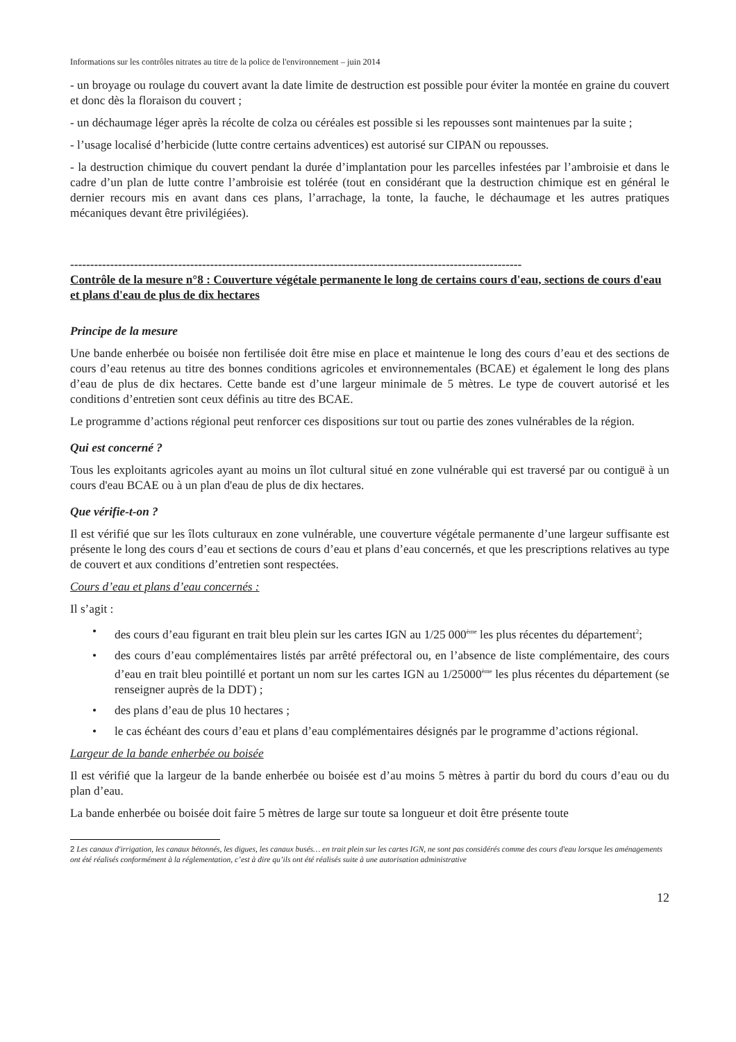Informations sur les contrôles nitrates au titre de la police de l'environnement – juin 2014
- un broyage ou roulage du couvert avant la date limite de destruction est possible pour éviter la montée en graine du couvert et donc dès la floraison du couvert ;
- un déchaumage léger après la récolte de colza ou céréales est possible si les repousses sont maintenues par la suite ;
- l’usage localisé d’herbicide (lutte contre certains adventices) est autorisé sur CIPAN ou repousses.
- la destruction chimique du couvert pendant la durée d’implantation pour les parcelles infestées par l’ambroisie et dans le cadre d’un plan de lutte contre l’ambroisie est tolérée (tout en considérant que la destruction chimique est en général le dernier recours mis en avant dans ces plans, l’arrachage, la tonte, la fauche, le déchaumage et les autres pratiques mécaniques devant être privilégiées).
-----------------------------------------------------------------------------------------------------------------
Contrôle de la mesure n°8 : Couverture végétale permanente le long de certains cours d'eau, sections de cours d'eau et plans d'eau de plus de dix hectares
Principe de la mesure
Une bande enherbée ou boisée non fertilisée doit être mise en place et maintenue le long des cours d’eau et des sections de cours d’eau retenus au titre des bonnes conditions agricoles et environnementales (BCAE) et également le long des plans d’eau de plus de dix hectares. Cette bande est d’une largeur minimale de 5 mètres. Le type de couvert autorisé et les conditions d’entretien sont ceux définis au titre des BCAE.
Le programme d’actions régional peut renforcer ces dispositions sur tout ou partie des zones vulnérables de la région.
Qui est concerné ?
Tous les exploitants agricoles ayant au moins un îlot cultural situé en zone vulnérable qui est traversé par ou contiguë à un cours d'eau BCAE ou à un plan d'eau de plus de dix hectares.
Que vérifie-t-on ?
Il est vérifié que sur les îlots culturaux en zone vulnérable, une couverture végétale permanente d’une largeur suffisante est présente le long des cours d’eau et sections de cours d’eau et plans d’eau concernés, et que les prescriptions relatives au type de couvert et aux conditions d’entretien sont respectées.
Cours d’eau et plans d’eau concernés :
Il s’agit :
• des cours d’eau figurant en trait bleu plein sur les cartes IGN au 1/25 000<sup>ème</sup> les plus récentes du département<sup>2</sup>;
• des cours d’eau complémentaires listés par arrêté préfectoral ou, en l’absence de liste complémentaire, des cours d’eau en trait bleu pointillé et portant un nom sur les cartes IGN au 1/25000<sup>ème</sup> les plus récentes du département (se renseigner auprès de la DDT) ;
• des plans d’eau de plus 10 hectares ;
• le cas échéant des cours d’eau et plans d’eau complémentaires désignés par le programme d’actions régional.
Largeur de la bande enherbée ou boisée
Il est vérifié que la largeur de la bande enherbée ou boisée est d’au moins 5 mètres à partir du bord du cours d’eau ou du plan d’eau.
La bande enherbée ou boisée doit faire 5 mètres de large sur toute sa longueur et doit être présente toute
2 Les canaux d'irrigation, les canaux bétonnés, les digues, les canaux busés… en trait plein sur les cartes IGN, ne sont pas considérés comme des cours d'eau lorsque les aménagements ont été réalisés conformément à la réglementation, c’est à dire qu’ils ont été réalisés suite à une autorisation administrative
12